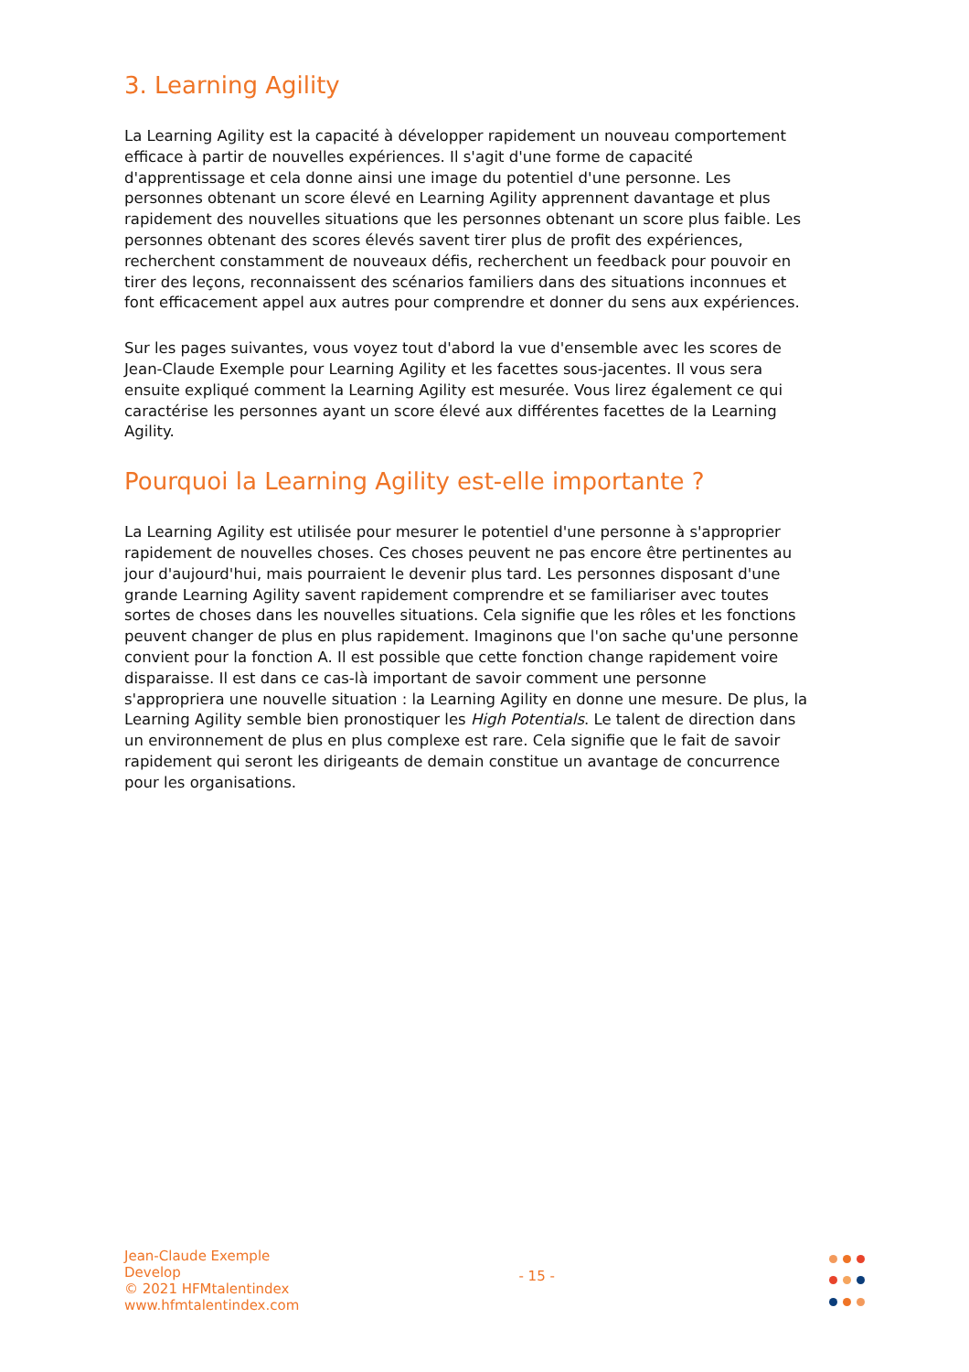3. Learning Agility
La Learning Agility est la capacité à développer rapidement un nouveau comportement efficace à partir de nouvelles expériences. Il s'agit d'une forme de capacité d'apprentissage et cela donne ainsi une image du potentiel d'une personne. Les personnes obtenant un score élevé en Learning Agility apprennent davantage et plus rapidement des nouvelles situations que les personnes obtenant un score plus faible. Les personnes obtenant des scores élevés savent tirer plus de profit des expériences, recherchent constamment de nouveaux défis, recherchent un feedback pour pouvoir en tirer des leçons, reconnaissent des scénarios familiers dans des situations inconnues et font efficacement appel aux autres pour comprendre et donner du sens aux expériences.
Sur les pages suivantes, vous voyez tout d'abord la vue d'ensemble avec les scores de Jean-Claude Exemple pour Learning Agility et les facettes sous-jacentes. Il vous sera ensuite expliqué comment la Learning Agility est mesurée. Vous lirez également ce qui caractérise les personnes ayant un score élevé aux différentes facettes de la Learning Agility.
Pourquoi la Learning Agility est-elle importante ?
La Learning Agility est utilisée pour mesurer le potentiel d'une personne à s'approprier rapidement de nouvelles choses. Ces choses peuvent ne pas encore être pertinentes au jour d'aujourd'hui, mais pourraient le devenir plus tard. Les personnes disposant d'une grande Learning Agility savent rapidement comprendre et se familiariser avec toutes sortes de choses dans les nouvelles situations. Cela signifie que les rôles et les fonctions peuvent changer de plus en plus rapidement. Imaginons que l'on sache qu'une personne convient pour la fonction A. Il est possible que cette fonction change rapidement voire disparaisse. Il est dans ce cas-là important de savoir comment une personne s'appropriera une nouvelle situation : la Learning Agility en donne une mesure. De plus, la Learning Agility semble bien pronostiquer les High Potentials. Le talent de direction dans un environnement de plus en plus complexe est rare. Cela signifie que le fait de savoir rapidement qui seront les dirigeants de demain constitue un avantage de concurrence pour les organisations.
Jean-Claude Exemple
Develop
© 2021 HFMtalentindex
www.hfmtalentindex.com
- 15 -